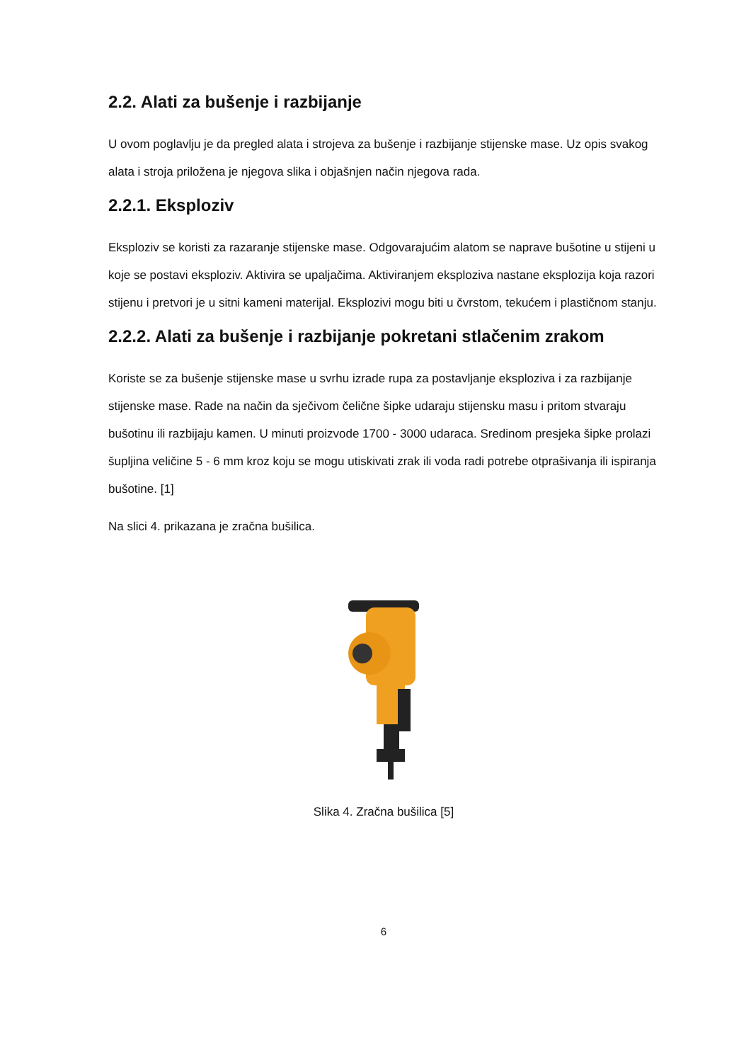2.2. Alati za bušenje i razbijanje
U ovom poglavlju je da pregled alata i strojeva za bušenje i razbijanje stijenske mase. Uz opis svakog alata i stroja priložena je njegova slika i objašnjen način njegova rada.
2.2.1. Eksploziv
Eksploziv se koristi za razaranje stijenske mase. Odgovarajućim alatom se naprave bušotine u stijeni u koje se postavi eksploziv. Aktivira se upaljačima. Aktiviranjem eksploziva nastane eksplozija koja razori stijenu i pretvori je u sitni kameni materijal. Eksplozivi mogu biti u čvrstom, tekućem i plastičnom stanju.
2.2.2. Alati za bušenje i razbijanje pokretani stlačenim zrakom
Koriste se za bušenje stijenske mase u svrhu izrade rupa za postavljanje eksploziva i za razbijanje stijenske mase. Rade na način da sječivom čelične šipke udaraju stijensku masu i pritom stvaraju bušotinu ili razbijaju kamen. U minuti proizvode 1700 - 3000 udaraca. Sredinom presjeka šipke prolazi šupljina veličine 5 - 6 mm kroz koju se mogu utiskivati zrak ili voda radi potrebe otprašivanja ili ispiranja bušotine. [1]
Na slici 4. prikazana je zračna bušilica.
Slika 4. Zračna bušilica [5]
6